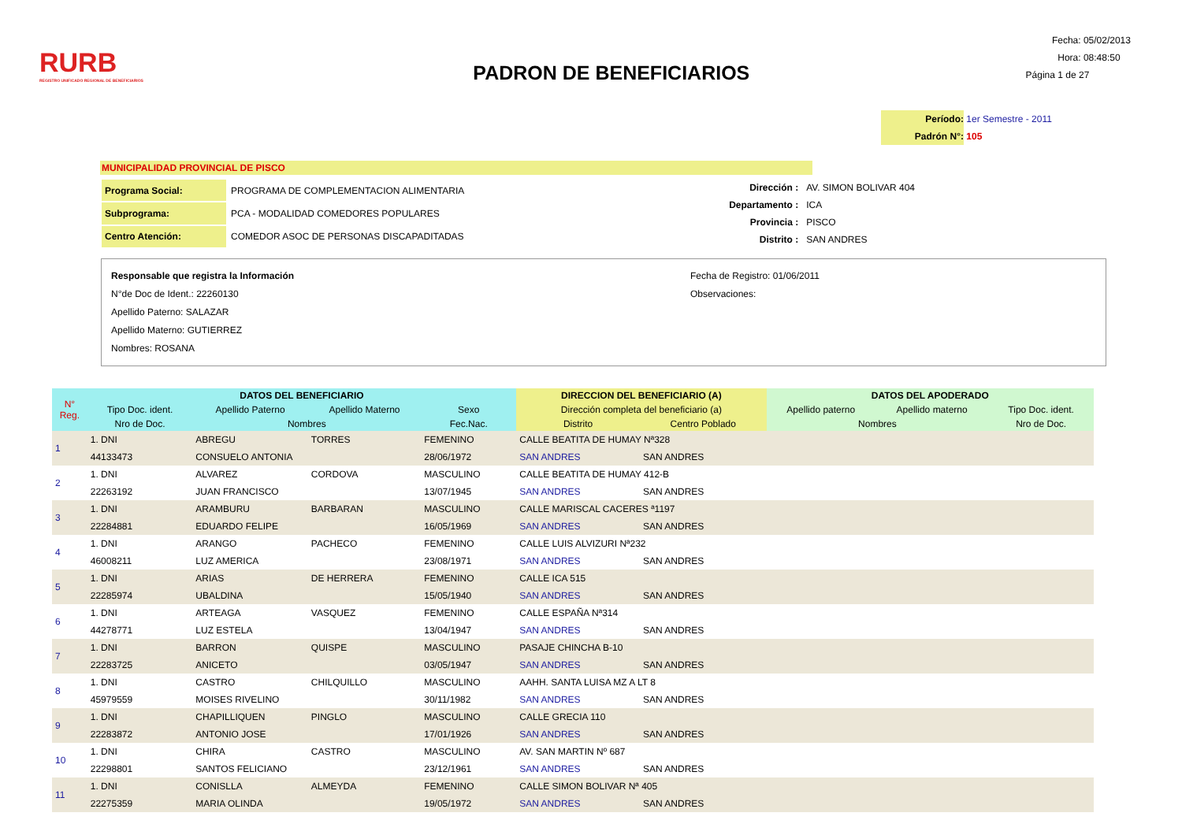RURB
REGISTRO UNIFICADO REGIONAL DE BENEFICIARIOS
PADRON DE BENEFICIARIOS
Fecha: 05/02/2013
Hora: 08:48:50
Página 1 de 27
Período: 1er Semestre - 2011
Padrón N°: 105
MUNICIPALIDAD PROVINCIAL DE PISCO
| Programa Social: | PROGRAMA DE COMPLEMENTACION ALIMENTARIA |
| Subprograma: | PCA - MODALIDAD COMEDORES POPULARES |
| Centro Atención: | COMEDOR ASOC DE PERSONAS DISCAPADITADAS |
| Dirección : | AV. SIMON BOLIVAR 404 |
| Departamento : | ICA |
| Provincia : | PISCO |
| Distrito : | SAN ANDRES |
Responsable que registra la Información
N°de Doc de Ident.: 22260130
Apellido Paterno: SALAZAR
Apellido Materno: GUTIERREZ
Nombres: ROSANA
Fecha de Registro: 01/06/2011
Observaciones:
| N° Reg. | DATOS DEL BENEFICIARIO | | | | DIRECCION DEL BENEFICIARIO (A) | | DATOS DEL APODERADO | | |
| --- | --- | --- | --- | --- | --- | --- | --- | --- | --- |
| | Tipo Doc. ident. | Apellido Paterno | Apellido Materno | Sexo | Dirección completa del beneficiario (a) | | Apellido paterno | Apellido materno | Tipo Doc. ident. |
| | Nro de Doc. | Nombres | | Fec.Nac. | Distrito | Centro Poblado | Nombres | | Nro de Doc. |
| 1 | 1. DNI | ABREGU | TORRES | FEMENINO | CALLE BEATITA DE HUMAY Nª328 | | | | |
| | 44133473 | CONSUELO ANTONIA | | 28/06/1972 | SAN ANDRES | SAN ANDRES | | | |
| 2 | 1. DNI | ALVAREZ | CORDOVA | MASCULINO | CALLE BEATITA DE HUMAY 412-B | | | | |
| | 22263192 | JUAN FRANCISCO | | 13/07/1945 | SAN ANDRES | SAN ANDRES | | | |
| 3 | 1. DNI | ARAMBURU | BARBARAN | MASCULINO | CALLE MARISCAL CACERES ª1197 | | | | |
| | 22284881 | EDUARDO FELIPE | | 16/05/1969 | SAN ANDRES | SAN ANDRES | | | |
| 4 | 1. DNI | ARANGO | PACHECO | FEMENINO | CALLE LUIS ALVIZURI Nª232 | | | | |
| | 46008211 | LUZ AMERICA | | 23/08/1971 | SAN ANDRES | SAN ANDRES | | | |
| 5 | 1. DNI | ARIAS | DE HERRERA | FEMENINO | CALLE ICA 515 | | | | |
| | 22285974 | UBALDINA | | 15/05/1940 | SAN ANDRES | SAN ANDRES | | | |
| 6 | 1. DNI | ARTEAGA | VASQUEZ | FEMENINO | CALLE ESPAÑA Nª314 | | | | |
| | 44278771 | LUZ ESTELA | | 13/04/1947 | SAN ANDRES | SAN ANDRES | | | |
| 7 | 1. DNI | BARRON | QUISPE | MASCULINO | PASAJE CHINCHA B-10 | | | | |
| | 22283725 | ANICETO | | 03/05/1947 | SAN ANDRES | SAN ANDRES | | | |
| 8 | 1. DNI | CASTRO | CHILQUILLO | MASCULINO | AAHH. SANTA LUISA MZ A LT 8 | | | | |
| | 45979559 | MOISES RIVELINO | | 30/11/1982 | SAN ANDRES | SAN ANDRES | | | |
| 9 | 1. DNI | CHAPILLIQUEN | PINGLO | MASCULINO | CALLE GRECIA 110 | | | | |
| | 22283872 | ANTONIO JOSE | | 17/01/1926 | SAN ANDRES | SAN ANDRES | | | |
| 10 | 1. DNI | CHIRA | CASTRO | MASCULINO | AV. SAN MARTIN Nº 687 | | | | |
| | 22298801 | SANTOS FELICIANO | | 23/12/1961 | SAN ANDRES | SAN ANDRES | | | |
| 11 | 1. DNI | CONISLLA | ALMEYDA | FEMENINO | CALLE SIMON BOLIVAR Nª 405 | | | | |
| | 22275359 | MARIA OLINDA | | 19/05/1972 | SAN ANDRES | SAN ANDRES | | | |